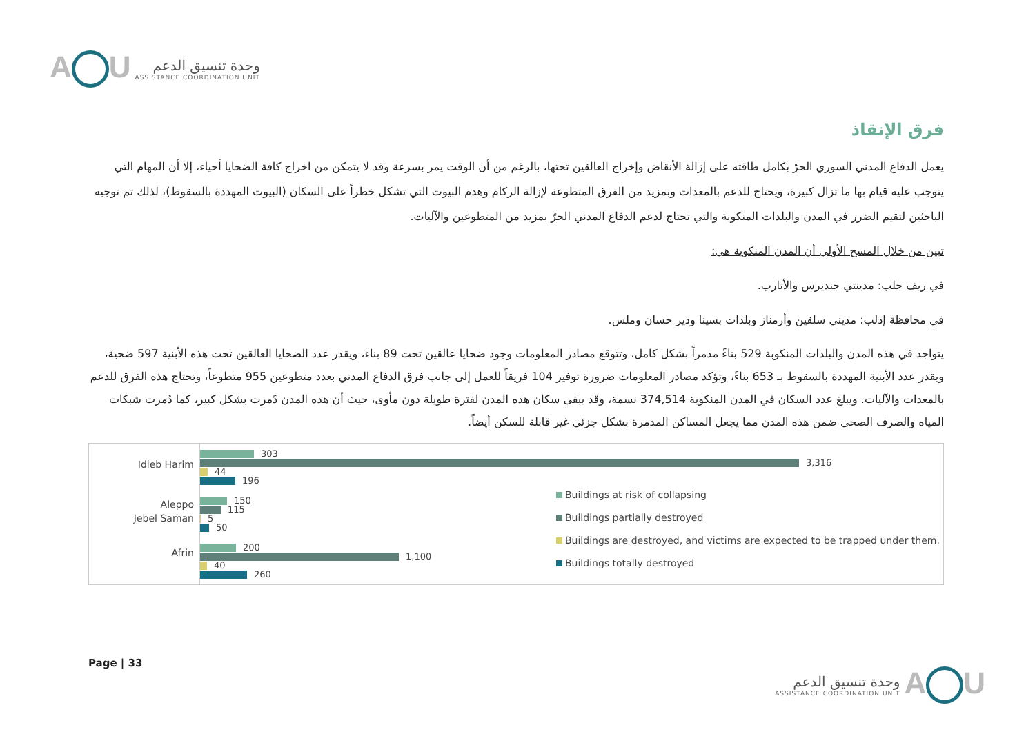A U
وحدة تنسيق الدعم
ASSISTANCE COORDINATION UNIT
فرق الإنقاذ
يعمل الدفاع المدني السوري الحرّ بكامل طاقته على إزالة الأنقاض وإخراج العالقين تحتها، بالرغم من أن الوقت يمر بسرعة وقد لا يتمكن من اخراج كافة الضحايا أحياء، إلا أن المهام التي يتوجب عليه قيام بها ما تزال كبيرة، ويحتاج للدعم بالمعدات وبمزيد من الفرق المتطوعة لإزالة الركام وهدم البيوت التي تشكل خطراً على السكان (البيوت المهددة بالسقوط)، لذلك تم توجيه الباحثين لتقيم الضرر في المدن والبلدات المنكوبة والتي تحتاج لدعم الدفاع المدني الحرّ بمزيد من المتطوعين والآليات.
تبين من خلال المسح الأولي أن المدن المنكوبة هي:
في ريف حلب: مدينتي جنديرس والأتارب.
في محافظة إدلب: مديني سلقين وأرمناز وبلدات بسينا ودير حسان وملس.
يتواجد في هذه المدن والبلدات المنكوبة 529 بناءً مدمراً بشكل كامل، وتتوقع مصادر المعلومات وجود ضحايا عالقين تحت 89 بناء، ويقدر عدد الضحايا العالقين تحت هذه الأبنية 597 ضحية، ويقدر عدد الأبنية المهددة بالسقوط بـ 653 بناءً، وتؤكد مصادر المعلومات ضرورة توفير 104 فريقاً للعمل إلى جانب فرق الدفاع المدني بعدد متطوعين 955 متطوعاً، وتحتاج هذه الفرق للدعم بالمعدات والآليات. ويبلغ عدد السكان في المدن المنكوبة 374,514 نسمة، وقد يبقى سكان هذه المدن لفترة طويلة دون مأوى، حيث أن هذه المدن دًمرت بشكل كبير، كما دُمرت شبكات المياه والصرف الصحي ضمن هذه المدن مما يجعل المساكن المدمرة بشكل جزئي غير قابلة للسكن أيضاً.
Idleb Harim
Aleppo
Jebel Saman
Afrin
303
3,316
44
196
150
115
5
50
200
1,100
40
260
Buildings at risk of collapsing
Buildings partially destroyed
Buildings are destroyed, and victims are expected to be trapped under them.
Buildings totally destroyed
Page | 33
وحدة تنسيق الدعم
ASSISTANCE COORDINATION UNIT
A U